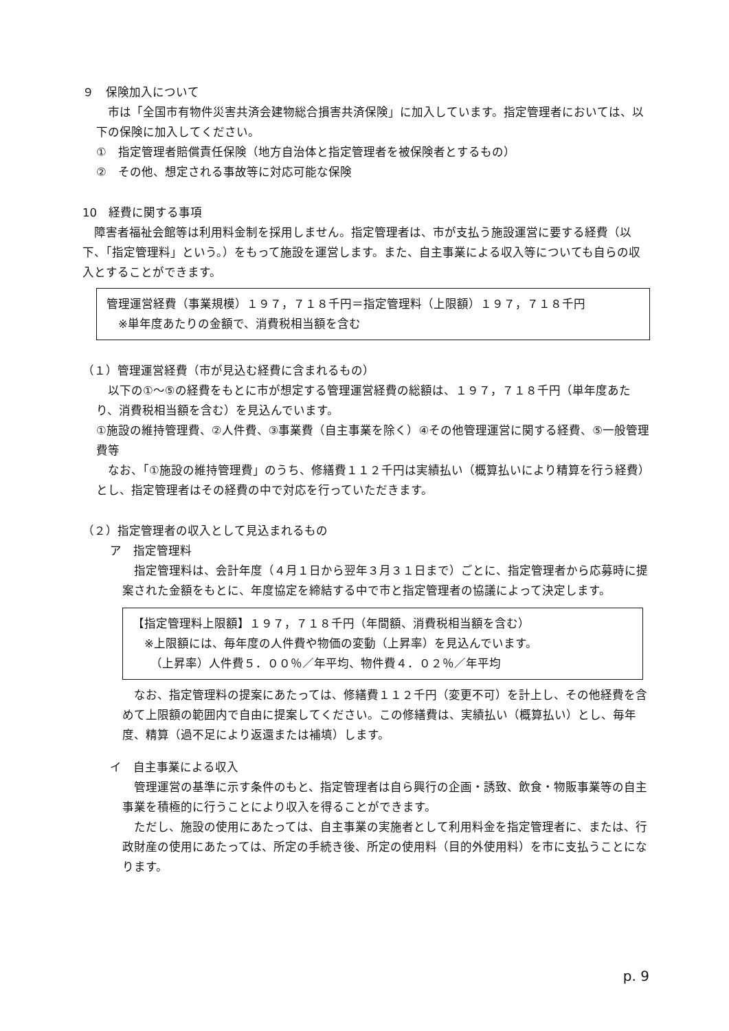９　保険加入について
　市は「全国市有物件災害共済会建物総合損害共済保険」に加入しています。指定管理者においては、以下の保険に加入してください。
①　指定管理者賠償責任保険（地方自治体と指定管理者を被保険者とするもの）
②　その他、想定される事故等に対応可能な保険
10　経費に関する事項
　障害者福祉会館等は利用料金制を採用しません。指定管理者は、市が支払う施設運営に要する経費（以下、「指定管理料」という。）をもって施設を運営します。また、自主事業による収入等についても自らの収入とすることができます。
管理運営経費（事業規模）１９７，７１８千円＝指定管理料（上限額）１９７，７１８千円
　※単年度あたりの金額で、消費税相当額を含む
（１）管理運営経費（市が見込む経費に含まれるもの）
　以下の①～⑤の経費をもとに市が想定する管理運営経費の総額は、１９７，７１８千円（単年度あたり、消費税相当額を含む）を見込んでいます。
①施設の維持管理費、②人件費、③事業費（自主事業を除く）④その他管理運営に関する経費、⑤一般管理費等
　なお、「①施設の維持管理費」のうち、修繕費１１２千円は実績払い（概算払いにより精算を行う経費）とし、指定管理者はその経費の中で対応を行っていただきます。
（２）指定管理者の収入として見込まれるもの
ア　指定管理料
　指定管理料は、会計年度（４月１日から翌年３月３１日まで）ごとに、指定管理者から応募時に提案された金額をもとに、年度協定を締結する中で市と指定管理者の協議によって決定します。
【指定管理料上限額】１９７，７１８千円（年間額、消費税相当額を含む）
　※上限額には、毎年度の人件費や物価の変動（上昇率）を見込んでいます。
　　（上昇率）人件費５．００％／年平均、物件費４．０２％／年平均
　なお、指定管理料の提案にあたっては、修繕費１１２千円（変更不可）を計上し、その他経費を含めて上限額の範囲内で自由に提案してください。この修繕費は、実績払い（概算払い）とし、毎年度、精算（過不足により返還または補填）します。
イ　自主事業による収入
　管理運営の基準に示す条件のもと、指定管理者は自ら興行の企画・誘致、飲食・物販事業等の自主事業を積極的に行うことにより収入を得ることができます。
　ただし、施設の使用にあたっては、自主事業の実施者として利用料金を指定管理者に、または、行政財産の使用にあたっては、所定の手続き後、所定の使用料（目的外使用料）を市に支払うことになります。
p. 9